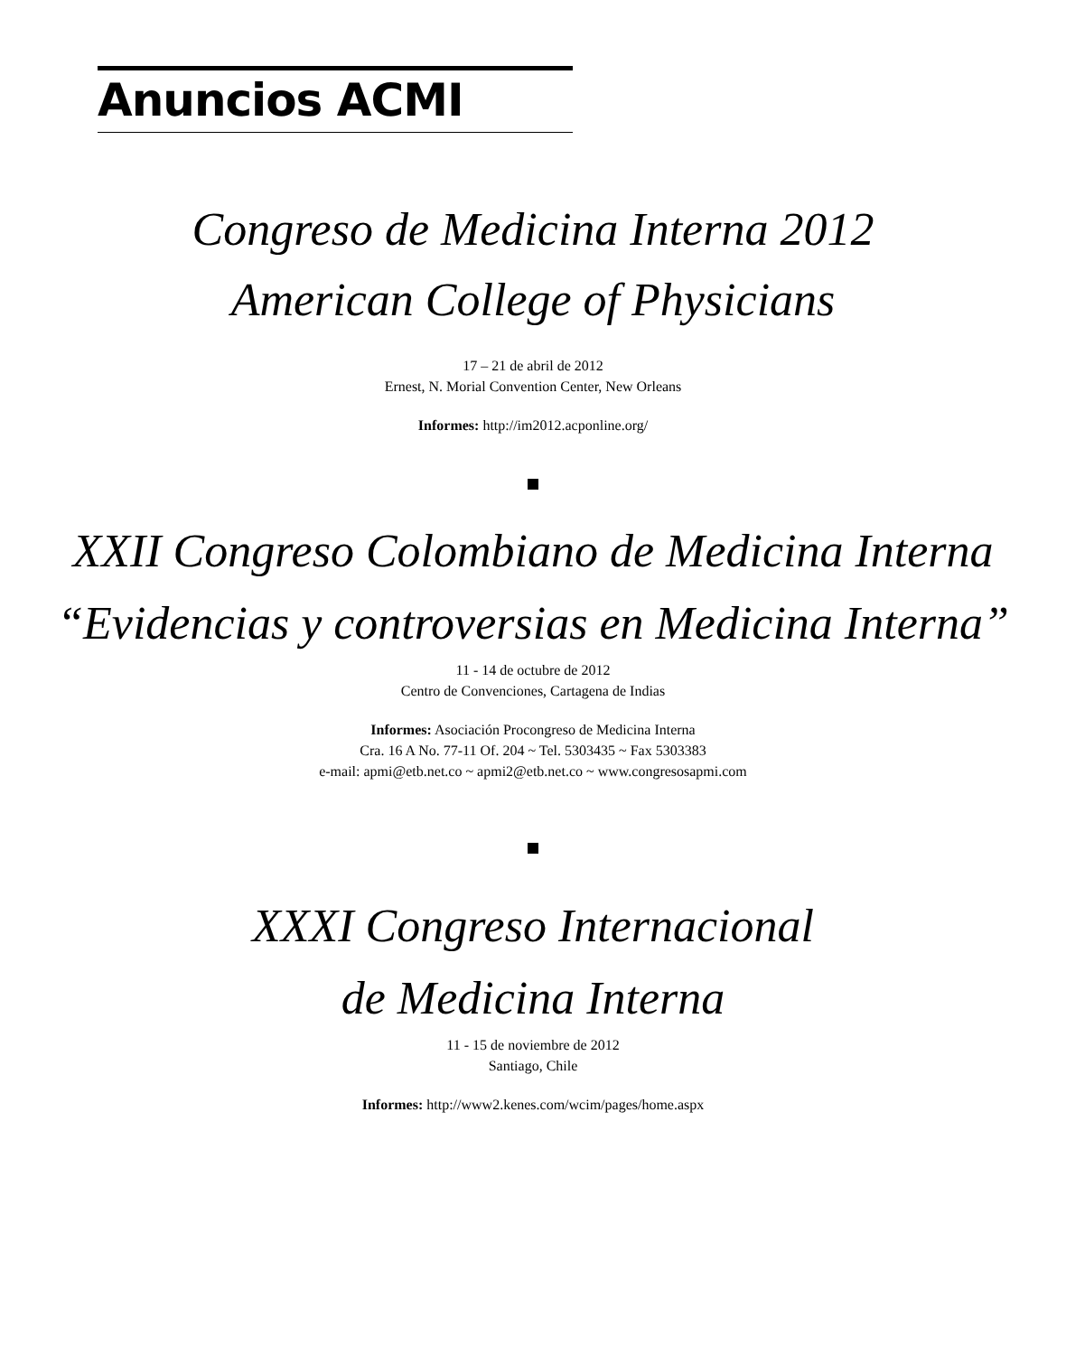Anuncios ACMI
Congreso de Medicina Interna 2012
American College of Physicians
17 – 21 de abril de 2012
Ernest, N. Morial Convention Center, New Orleans
Informes: http://im2012.acponline.org/
XXII Congreso Colombiano de Medicina Interna
“Evidencias y controversias en Medicina Interna”
11 - 14 de octubre de 2012
Centro de Convenciones, Cartagena de Indias
Informes: Asociación Procongreso de Medicina Interna
Cra. 16 A No. 77-11 Of. 204 ~ Tel. 5303435 ~ Fax 5303383
e-mail: apmi@etb.net.co ~ apmi2@etb.net.co ~ www.congresosapmi.com
XXXI Congreso Internacional
de Medicina Interna
11 - 15 de noviembre de 2012
Santiago, Chile
Informes: http://www2.kenes.com/wcim/pages/home.aspx